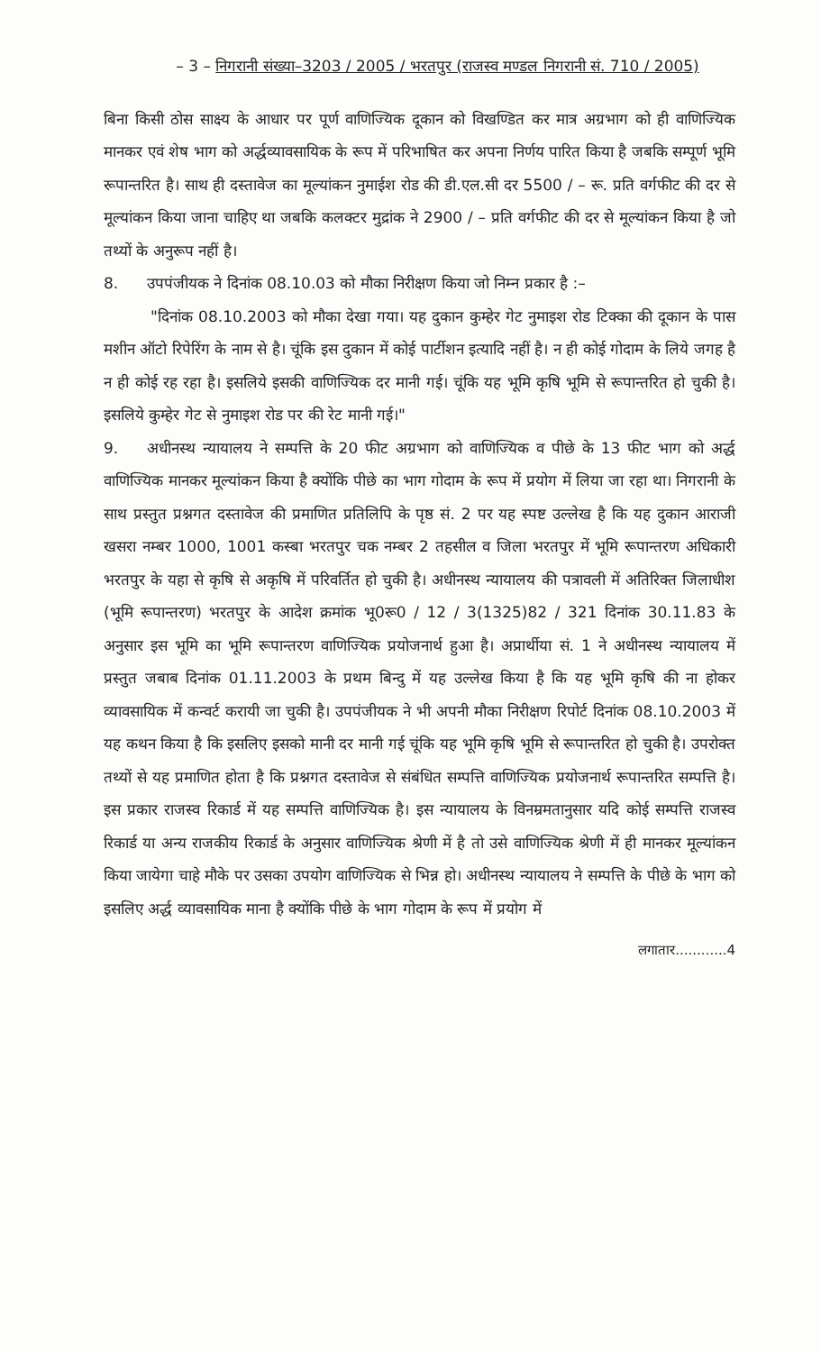– 3 – निगरानी संख्या–3203 / 2005 / भरतपुर (राजस्व मण्डल निगरानी सं. 710 / 2005)
बिना किसी ठोस साक्ष्य के आधार पर पूर्ण वाणिज्यिक दूकान को विखण्डित कर मात्र अग्रभाग को ही वाणिज्यिक मानकर एवं शेष भाग को अर्द्धव्यावसायिक के रूप में परिभाषित कर अपना निर्णय पारित किया है जबकि सम्पूर्ण भूमि रूपान्तरित है। साथ ही दस्तावेज का मूल्यांकन नुमाईश रोड की डी.एल.सी दर 5500 / – रू. प्रति वर्गफीट की दर से मूल्यांकन किया जाना चाहिए था जबकि कलक्टर मुद्रांक ने 2900 / – प्रति वर्गफीट की दर से मूल्यांकन किया है जो तथ्यों के अनुरूप नहीं है।
8. उपपंजीयक ने दिनांक 08.10.03 को मौका निरीक्षण किया जो निम्न प्रकार है :–
"दिनांक 08.10.2003 को मौका देखा गया। यह दुकान कुम्हेर गेट नुमाइश रोड टिक्का की दूकान के पास मशीन ऑटो रिपेरिंग के नाम से है। चूंकि इस दुकान में कोई पार्टीशन इत्यादि नहीं है। न ही कोई गोदाम के लिये जगह है न ही कोई रह रहा है। इसलिये इसकी वाणिज्यिक दर मानी गई। चूंकि यह भूमि कृषि भूमि से रूपान्तरित हो चुकी है। इसलिये कुम्हेर गेट से नुमाइश रोड पर की रेट मानी गई।"
9. अधीनस्थ न्यायालय ने सम्पत्ति के 20 फीट अग्रभाग को वाणिज्यिक व पीछे के 13 फीट भाग को अर्द्ध वाणिज्यिक मानकर मूल्यांकन किया है क्योंकि पीछे का भाग गोदाम के रूप में प्रयोग में लिया जा रहा था। निगरानी के साथ प्रस्तुत प्रश्नगत दस्तावेज की प्रमाणित प्रतिलिपि के पृष्ठ सं. 2 पर यह स्पष्ट उल्लेख है कि यह दुकान आराजी खसरा नम्बर 1000, 1001 कस्बा भरतपुर चक नम्बर 2 तहसील व जिला भरतपुर में भूमि रूपान्तरण अधिकारी भरतपुर के यहा से कृषि से अकृषि में परिवर्तित हो चुकी है। अधीनस्थ न्यायालय की पत्रावली में अतिरिक्त जिलाधीश (भूमि रूपान्तरण) भरतपुर के आदेश क्रमांक भू0रू0 / 12 / 3(1325)82 / 321 दिनांक 30.11.83 के अनुसार इस भूमि का भूमि रूपान्तरण वाणिज्यिक प्रयोजनार्थ हुआ है। अप्रार्थीया सं. 1 ने अधीनस्थ न्यायालय में प्रस्तुत जबाब दिनांक 01.11.2003 के प्रथम बिन्दु में यह उल्लेख किया है कि यह भूमि कृषि की ना होकर व्यावसायिक में कन्वर्ट करायी जा चुकी है। उपपंजीयक ने भी अपनी मौका निरीक्षण रिपोर्ट दिनांक 08.10.2003 में यह कथन किया है कि इसलिए इसको मानी दर मानी गई चूंकि यह भूमि कृषि भूमि से रूपान्तरित हो चुकी है। उपरोक्त तथ्यों से यह प्रमाणित होता है कि प्रश्नगत दस्तावेज से संबंधित सम्पत्ति वाणिज्यिक प्रयोजनार्थ रूपान्तरित सम्पत्ति है। इस प्रकार राजस्व रिकार्ड में यह सम्पत्ति वाणिज्यिक है। इस न्यायालय के विनम्रमतानुसार यदि कोई सम्पत्ति राजस्व रिकार्ड या अन्य राजकीय रिकार्ड के अनुसार वाणिज्यिक श्रेणी में है तो उसे वाणिज्यिक श्रेणी में ही मानकर मूल्यांकन किया जायेगा चाहे मौके पर उसका उपयोग वाणिज्यिक से भिन्न हो। अधीनस्थ न्यायालय ने सम्पत्ति के पीछे के भाग को इसलिए अर्द्ध व्यावसायिक माना है क्योंकि पीछे के भाग गोदाम के रूप में प्रयोग में
लगातार............4